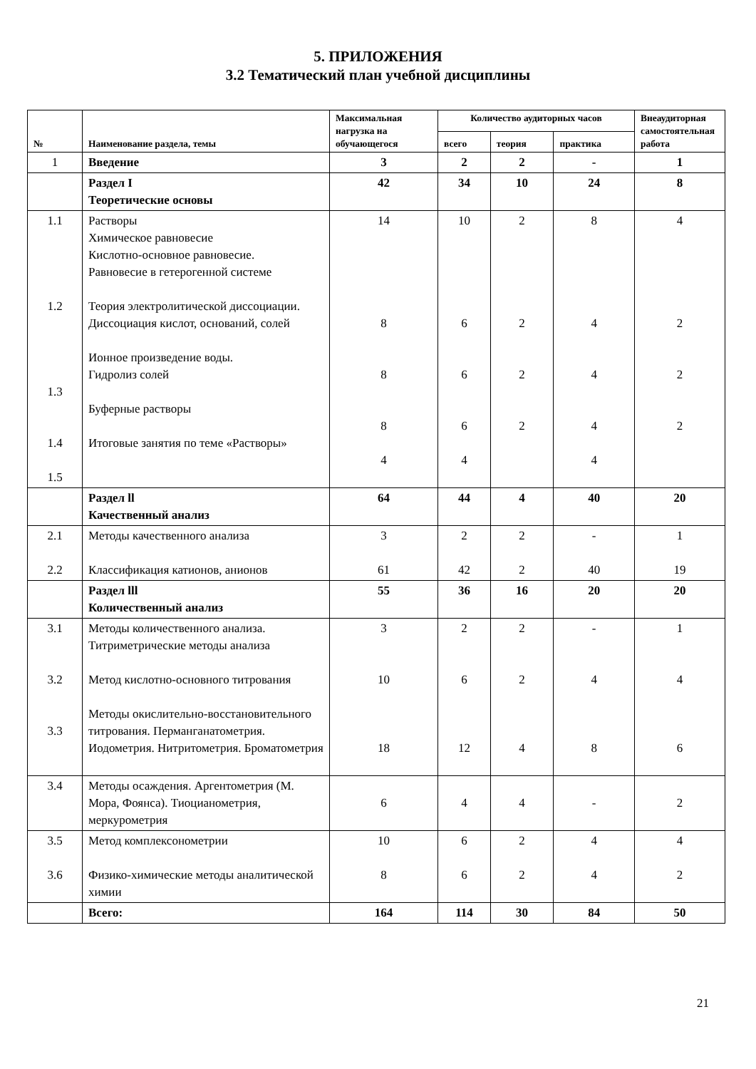5. ПРИЛОЖЕНИЯ
3.2 Тематический план учебной дисциплины
| № | Наименование раздела, темы | Максимальная нагрузка на обучающегося | Количество аудиторных часов | | | Внеаудиторная самостоятельная работа |
| --- | --- | --- | --- | --- | --- | --- |
| | | | всего | теория | практика | |
| 1 | Введение | 3 | 2 | 2 | - | 1 |
| | Раздел I Теоретические основы | 42 | 34 | 10 | 24 | 8 |
| 1.1 1.2 1.3 1.4 1.5 | Растворы Химическое равновесие Кислотно-основное равновесие. Равновесие в гетерогенной системе Теория электролитической диссоциации. Диссоциация кислот, оснований, солей Ионное произведение воды. Гидролиз солей Буферные растворы Итоговые занятия по теме «Растворы» | 14 8 8 8 4 | 10 6 6 6 4 | 2 2 2 2 | 8 4 4 4 4 | 4 2 2 2 |
| | Раздел ll Качественный анализ | 64 | 44 | 4 | 40 | 20 |
| 2.1 2.2 | Методы качественного анализа Классификация катионов, анионов | 3 61 | 2 42 | 2 2 | - 40 | 1 19 |
| | Раздел lll Количественный анализ | 55 | 36 | 16 | 20 | 20 |
| 3.1 3.2 3.3 | Методы количественного анализа. Титриметрические методы анализа Метод кислотно-основного титрования Методы окислительно-восстановительного титрования. Перманганатометрия. Иодометрия. Нитритометрия. Броматометрия | 3 10 18 | 2 6 12 | 2 2 4 | - 4 8 | 1 4 6 |
| 3.4 | Методы осаждения. Аргентометрия (М. Мора, Фоянса). Тиоцианометрия, меркурометрия | 6 | 4 | 4 | - | 2 |
| 3.5 3.6 | Метод комплексонометрии Физико-химические методы аналитической химии | 10 8 | 6 6 | 2 2 | 4 4 | 4 2 |
| | Всего: | 164 | 114 | 30 | 84 | 50 |
21